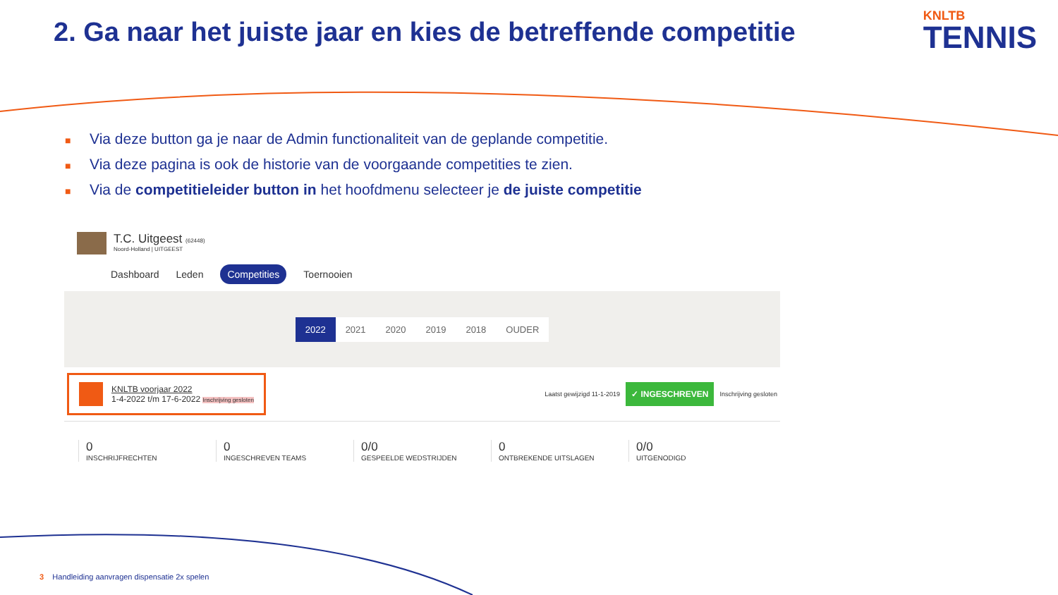2. Ga naar het juiste jaar en kies de betreffende competitie
KNLTB
TENNIS
■ Via deze button ga je naar de Admin functionaliteit van de geplande competitie.
■ Via deze pagina is ook de historie van de voorgaande competities te zien.
■ Via de competitieleider button in het hoofdmenu selecteer je de juiste competitie
T.C. Uitgeest (62448)
Noord-Holland | UITGEEST
Dashboard Leden Competities Toernooien
2022 2021 2020 2019 2018 OUDER
KNLTB voorjaar 2022
1-4-2022 t/m 17-6-2022 Inschrijving gesloten
Laatst gewijzigd 11-1-2019 ✓ INGESCHREVEN Inschrijving gesloten
0
INSCHRIJFRECHTEN
0
INGESCHREVEN TEAMS
0/0
GESPEELDE WEDSTRIJDEN
0
ONTBREKENDE UITSLAGEN
0/0
UITGENODIGD
3 Handleiding aanvragen dispensatie 2x spelen